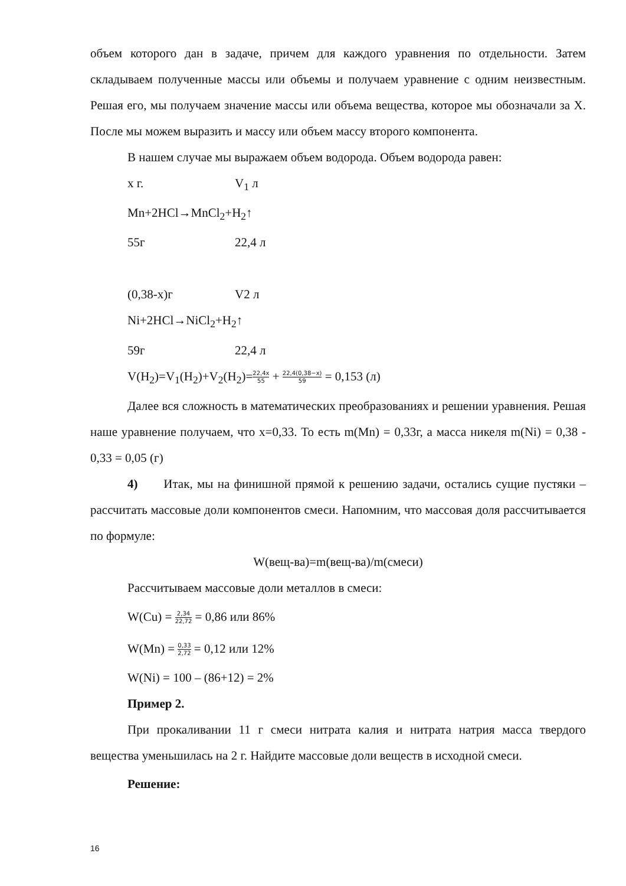объем которого дан в задаче, причем для каждого уравнения по отдельности. Затем складываем полученные массы или объемы и получаем уравнение с одним неизвестным. Решая его, мы получаем значение массы или объема вещества, которое мы обозначали за X. После мы можем выразить и массу или объем массу второго компонента.
В нашем случае мы выражаем объем водорода. Объем водорода равен:
x г. V<sub>1</sub> л
Mn+2HCl→MnCl<sub>2</sub>+H<sub>2</sub>↑
55г 22,4 л
(0,38-x)г V2 л
Ni+2HCl→NiCl<sub>2</sub>+H<sub>2</sub>↑
59г 22,4 л
V(H<sub>2</sub>)=V<sub>1</sub>(H<sub>2</sub>)+V<sub>2</sub>(H<sub>2</sub>)=22,4x 55 + 22,4(0,38−x) 59 = 0,153 (л)
Далее вся сложность в математических преобразованиях и решении уравнения. Решая наше уравнение получаем, что x=0,33. То есть m(Mn) = 0,33г, а масса никеля m(Ni) = 0,38 - 0,33 = 0,05 (г)
4) Итак, мы на финишной прямой к решению задачи, остались сущие пустяки – рассчитать массовые доли компонентов смеси. Напомним, что массовая доля рассчитывается по формуле:
W(вещ-ва)=m(вещ-ва)/m(смеси)
Рассчитываем массовые доли металлов в смеси:
W(Cu) = 2,34 22,72 = 0,86 или 86%
W(Mn) = 0,33 2,72 = 0,12 или 12%
W(Ni) = 100 – (86+12) = 2%
Пример 2.
При прокаливании 11 г смеси нитрата калия и нитрата натрия масса твердого вещества уменьшилась на 2 г. Найдите массовые доли веществ в исходной смеси.
Решение:
16